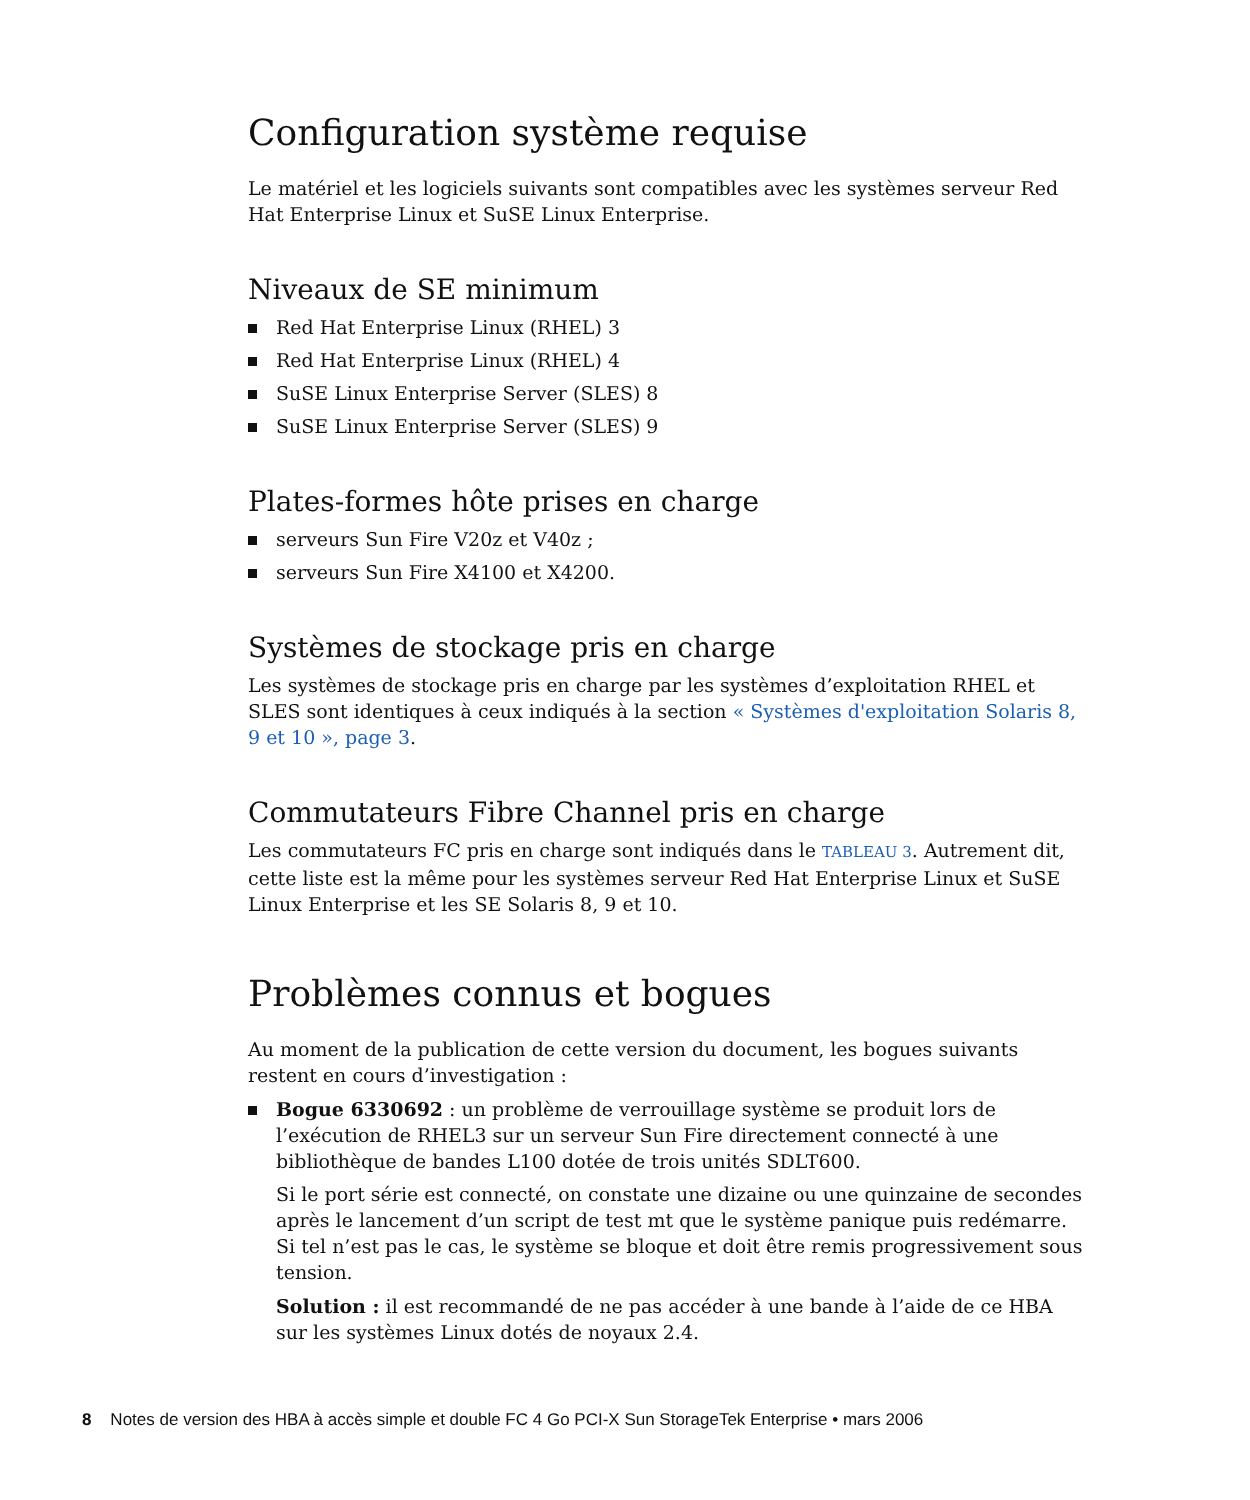Configuration système requise
Le matériel et les logiciels suivants sont compatibles avec les systèmes serveur Red Hat Enterprise Linux et SuSE Linux Enterprise.
Niveaux de SE minimum
Red Hat Enterprise Linux (RHEL) 3
Red Hat Enterprise Linux (RHEL) 4
SuSE Linux Enterprise Server (SLES) 8
SuSE Linux Enterprise Server (SLES) 9
Plates-formes hôte prises en charge
serveurs Sun Fire V20z et V40z ;
serveurs Sun Fire X4100 et X4200.
Systèmes de stockage pris en charge
Les systèmes de stockage pris en charge par les systèmes d’exploitation RHEL et SLES sont identiques à ceux indiqués à la section « Systèmes d'exploitation Solaris 8, 9 et 10 », page 3.
Commutateurs Fibre Channel pris en charge
Les commutateurs FC pris en charge sont indiqués dans le TABLEAU 3. Autrement dit, cette liste est la même pour les systèmes serveur Red Hat Enterprise Linux et SuSE Linux Enterprise et les SE Solaris 8, 9 et 10.
Problèmes connus et bogues
Au moment de la publication de cette version du document, les bogues suivants restent en cours d’investigation :
Bogue 6330692 : un problème de verrouillage système se produit lors de l’exécution de RHEL3 sur un serveur Sun Fire directement connecté à une bibliothèque de bandes L100 dotée de trois unités SDLT600.
Si le port série est connecté, on constate une dizaine ou une quinzaine de secondes après le lancement d’un script de test mt que le système panique puis redémarre. Si tel n’est pas le cas, le système se bloque et doit être remis progressivement sous tension.
Solution : il est recommandé de ne pas accéder à une bande à l’aide de ce HBA sur les systèmes Linux dotés de noyaux 2.4.
8 Notes de version des HBA à accès simple et double FC 4 Go PCI-X Sun StorageTek Enterprise • mars 2006